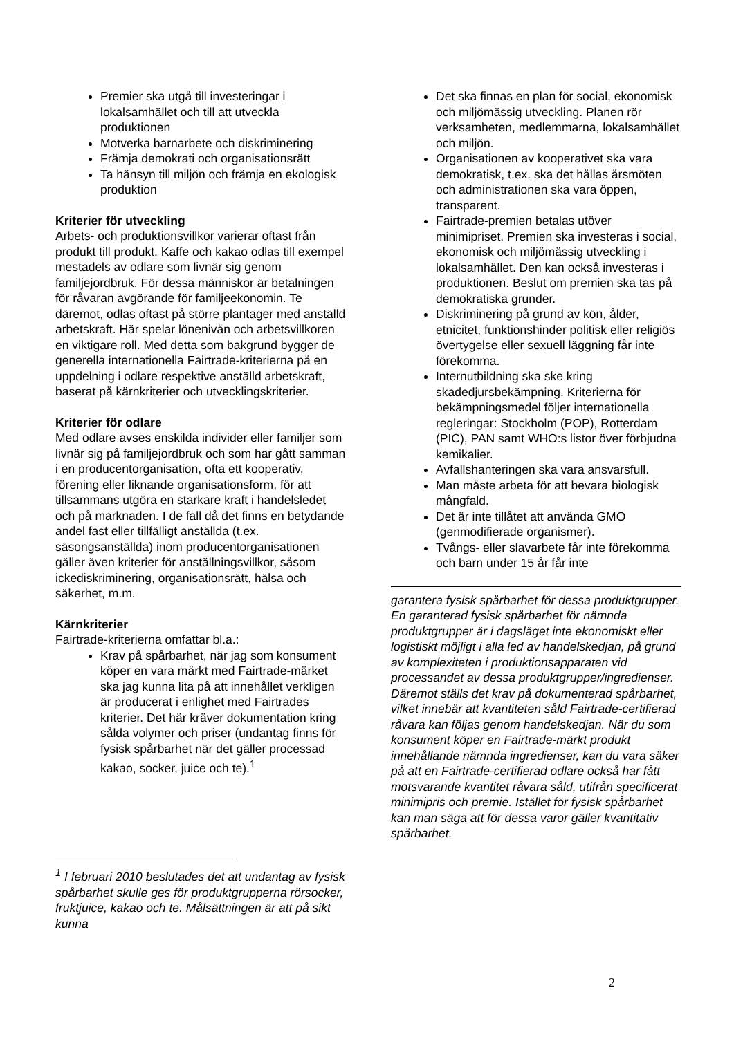Premier ska utgå till investeringar i lokalsamhället och till att utveckla produktionen
Motverka barnarbete och diskriminering
Främja demokrati och organisationsrätt
Ta hänsyn till miljön och främja en ekologisk produktion
Kriterier för utveckling
Arbets- och produktionsvillkor varierar oftast från produkt till produkt. Kaffe och kakao odlas till exempel mestadels av odlare som livnär sig genom familjejordbruk. För dessa människor är betalningen för råvaran avgörande för familjeekonomin. Te däremot, odlas oftast på större plantager med anställd arbetskraft. Här spelar lönenivån och arbetsvillkoren en viktigare roll. Med detta som bakgrund bygger de generella internationella Fairtrade-kriterierna på en uppdelning i odlare respektive anställd arbetskraft, baserat på kärnkriterier och utvecklingskriterier.
Kriterier för odlare
Med odlare avses enskilda individer eller familjer som livnär sig på familjejordbruk och som har gått samman i en producentorganisation, ofta ett kooperativ, förening eller liknande organisationsform, för att tillsammans utgöra en starkare kraft i handelsledet och på marknaden. I de fall då det finns en betydande andel fast eller tillfälligt anställda (t.ex. säsongsanställda) inom producentorganisationen gäller även kriterier för anställningsvillkor, såsom ickediskriminering, organisationsrätt, hälsa och säkerhet, m.m.
Kärnkriterier
Fairtrade-kriterierna omfattar bl.a.:
Krav på spårbarhet, när jag som konsument köper en vara märkt med Fairtrade-märket ska jag kunna lita på att innehållet verkligen är producerat i enlighet med Fairtrades kriterier. Det här kräver dokumentation kring sålda volymer och priser (undantag finns för fysisk spårbarhet när det gäller processad kakao, socker, juice och te).<sup>1</sup>
<sup>1</sup> I februari 2010 beslutades det att undantag av fysisk spårbarhet skulle ges för produktgrupperna rörsocker, fruktjuice, kakao och te. Målsättningen är att på sikt kunna
Det ska finnas en plan för social, ekonomisk och miljömässig utveckling. Planen rör verksamheten, medlemmarna, lokalsamhället och miljön.
Organisationen av kooperativet ska vara demokratisk, t.ex. ska det hållas årsmöten och administrationen ska vara öppen, transparent.
Fairtrade-premien betalas utöver minimipriset. Premien ska investeras i social, ekonomisk och miljömässig utveckling i lokalsamhället. Den kan också investeras i produktionen. Beslut om premien ska tas på demokratiska grunder.
Diskriminering på grund av kön, ålder, etnicitet, funktionshinder politisk eller religiös övertygelse eller sexuell läggning får inte förekomma.
Internutbildning ska ske kring skadedjursbekämpning. Kriterierna för bekämpningsmedel följer internationella regleringar: Stockholm (POP), Rotterdam (PIC), PAN samt WHO:s listor över förbjudna kemikalier.
Avfallshanteringen ska vara ansvarsfull.
Man måste arbeta för att bevara biologisk mångfald.
Det är inte tillåtet att använda GMO (genmodifierade organismer).
Tvångs- eller slavarbete får inte förekomma och barn under 15 år får inte
garantera fysisk spårbarhet för dessa produktgrupper.
En garanterad fysisk spårbarhet för nämnda produktgrupper är i dagsläget inte ekonomiskt eller logistiskt möjligt i alla led av handelskedjan, på grund av komplexiteten i produktionsapparaten vid processandet av dessa produktgrupper/ingredienser. Däremot ställs det krav på dokumenterad spårbarhet, vilket innebär att kvantiteten såld Fairtrade-certifierad råvara kan följas genom handelskedjan. När du som konsument köper en Fairtrade-märkt produkt innehållande nämnda ingredienser, kan du vara säker på att en Fairtrade-certifierad odlare också har fått motsvarande kvantitet råvara såld, utifrån specificerat minimipris och premie. Istället för fysisk spårbarhet kan man säga att för dessa varor gäller kvantitativ spårbarhet.
2